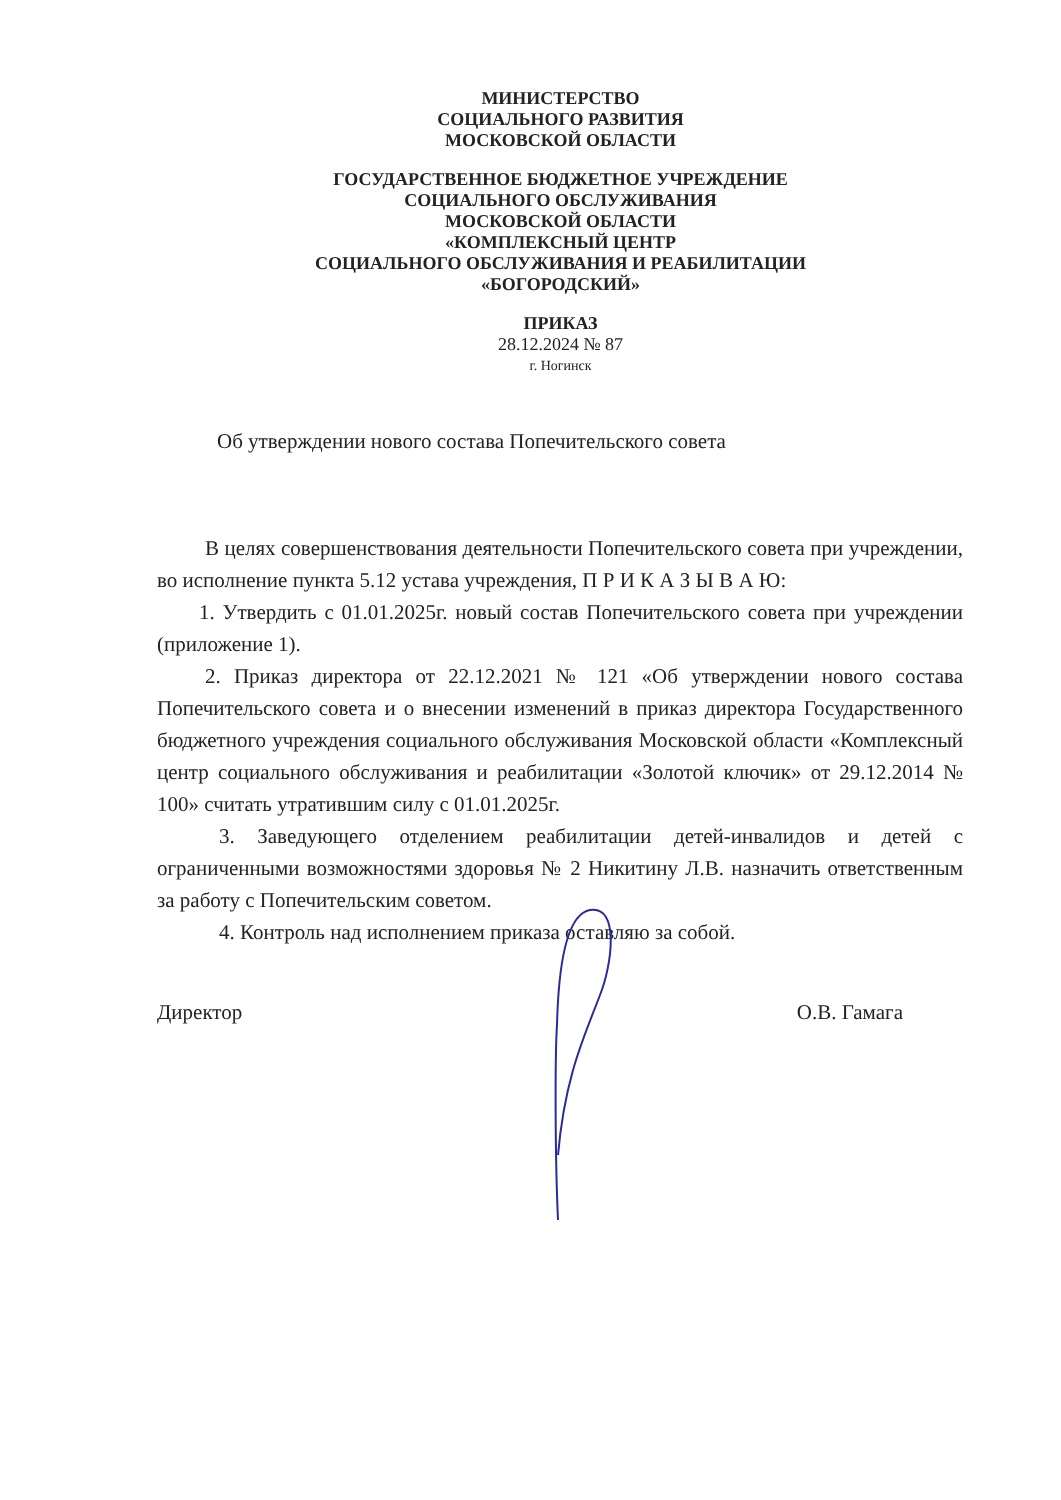МИНИСТЕРСТВО
СОЦИАЛЬНОГО РАЗВИТИЯ
МОСКОВСКОЙ ОБЛАСТИ
ГОСУДАРСТВЕННОЕ БЮДЖЕТНОЕ УЧРЕЖДЕНИЕ
СОЦИАЛЬНОГО ОБСЛУЖИВАНИЯ
МОСКОВСКОЙ ОБЛАСТИ
«КОМПЛЕКСНЫЙ ЦЕНТР
СОЦИАЛЬНОГО ОБСЛУЖИВАНИЯ И РЕАБИЛИТАЦИИ
«БОГОРОДСКИЙ»
ПРИКАЗ
28.12.2024 № 87
г. Ногинск
Об утверждении нового состава Попечительского совета
В целях совершенствования деятельности Попечительского совета при учреждении, во исполнение пункта 5.12 устава учреждения, П Р И К А З Ы В А Ю:
1. Утвердить с 01.01.2025г. новый состав Попечительского совета при учреждении (приложение 1).
2. Приказ директора от 22.12.2021 № 121 «Об утверждении нового состава Попечительского совета и о внесении изменений в приказ директора Государственного бюджетного учреждения социального обслуживания Московской области «Комплексный центр социального обслуживания и реабилитации «Золотой ключик» от 29.12.2014 № 100» считать утратившим силу с 01.01.2025г.
3. Заведующего отделением реабилитации детей-инвалидов и детей с ограниченными возможностями здоровья № 2 Никитину Л.В. назначить ответственным за работу с Попечительским советом.
4. Контроль над исполнением приказа оставляю за собой.
Директор О.В. Гамага